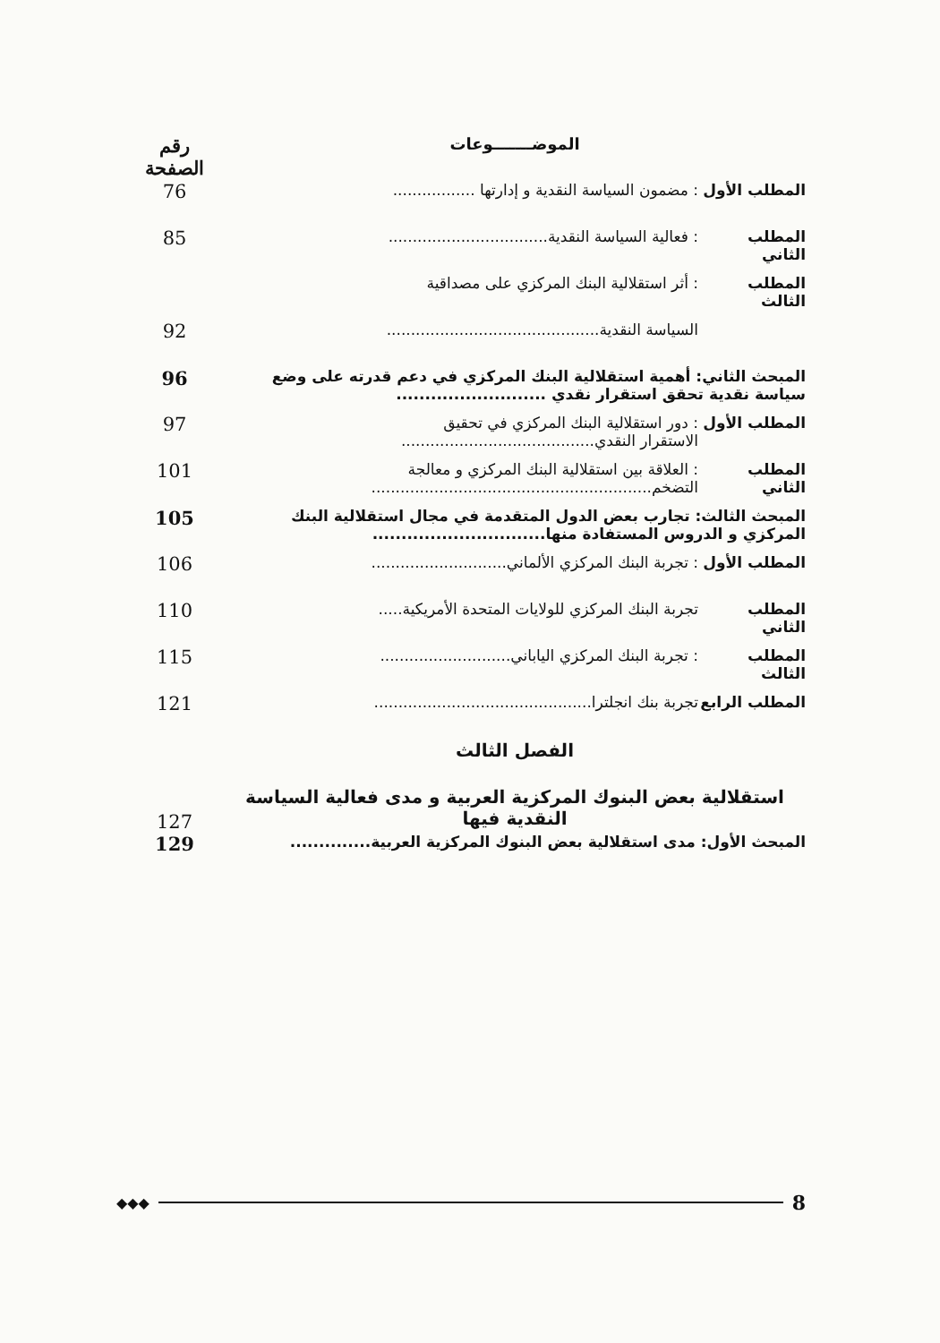| الموضـــــــوعات | | رقم الصفحة |
| --- | --- | --- |
| المطلب الأول | : مضمون السياسة النقدية و إدارتها ................. | 76 |
| المطلب الثاني | : فعالية السياسة النقدية................................. | 85 |
| المطلب الثالث | : أثر استقلالية البنك المركزي على مصداقية | |
| | السياسة النقدية............................................ | 92 |
| المبحث الثاني: أهمية استقلالية البنك المركزي في دعم قدرته على وضع سياسة نقدية تحقق استقرار نقدي .......................... | | 96 |
| المطلب الأول | : دور استقلالية البنك المركزي في تحقيق الاستقرار النقدي........................................ | 97 |
| المطلب الثاني | : العلاقة بين استقلالية البنك المركزي و معالجة التضخم.......................................................... | 101 |
| المبحث الثالث: تجارب بعض الدول المتقدمة في مجال استقلالية البنك المركزي و الدروس المستفادة منها.............................. | | 105 |
| المطلب الأول | : تجربة البنك المركزي الألماني............................ | 106 |
| المطلب الثاني | تجربة البنك المركزي للولايات المتحدة الأمريكية..... | 110 |
| المطلب الثالث | : تجربة البنك المركزي الياباني........................... | 115 |
| المطلب الرابع | تجربة بنك انجلترا............................................. | 121 |
| الفصل الثالث | | |
| استقلالية بعض البنوك المركزية العربية و مدى فعالية السياسة النقدية فيها | | 127 |
| المبحث الأول: مدى استقلالية بعض البنوك المركزية العربية.............. | | 129 |
◆◆◆ 8